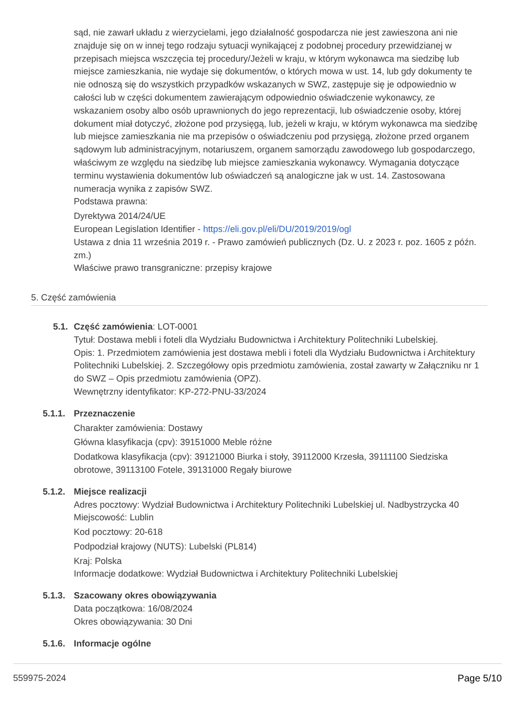sąd, nie zawarł układu z wierzycielami, jego działalność gospodarcza nie jest zawieszona ani nie znajduje się on w innej tego rodzaju sytuacji wynikającej z podobnej procedury przewidzianej w przepisach miejsca wszczęcia tej procedury/Jeżeli w kraju, w którym wykonawca ma siedzibę lub miejsce zamieszkania, nie wydaje się dokumentów, o których mowa w ust. 14, lub gdy dokumenty te nie odnoszą się do wszystkich przypadków wskazanych w SWZ, zastępuje się je odpowiednio w całości lub w części dokumentem zawierającym odpowiednio oświadczenie wykonawcy, ze wskazaniem osoby albo osób uprawnionych do jego reprezentacji, lub oświadczenie osoby, której dokument miał dotyczyć, złożone pod przysięgą, lub, jeżeli w kraju, w którym wykonawca ma siedzibę lub miejsce zamieszkania nie ma przepisów o oświadczeniu pod przysięgą, złożone przed organem sądowym lub administracyjnym, notariuszem, organem samorządu zawodowego lub gospodarczego, właściwym ze względu na siedzibę lub miejsce zamieszkania wykonawcy. Wymagania dotyczące terminu wystawienia dokumentów lub oświadczeń są analogiczne jak w ust. 14. Zastosowana numeracja wynika z zapisów SWZ.
Podstawa prawna:
Dyrektywa 2014/24/UE
European Legislation Identifier - https://eli.gov.pl/eli/DU/2019/2019/ogl
Ustawa z dnia 11 września 2019 r. - Prawo zamówień publicznych (Dz. U. z 2023 r. poz. 1605 z późn. zm.)
Właściwe prawo transgraniczne: przepisy krajowe
5. Część zamówienia
5.1. Część zamówienia: LOT-0001
Tytuł: Dostawa mebli i foteli dla Wydziału Budownictwa i Architektury Politechniki Lubelskiej.
Opis: 1. Przedmiotem zamówienia jest dostawa mebli i foteli dla Wydziału Budownictwa i Architektury Politechniki Lubelskiej. 2. Szczegółowy opis przedmiotu zamówienia, został zawarty w Załączniku nr 1 do SWZ – Opis przedmiotu zamówienia (OPZ).
Wewnętrzny identyfikator: KP-272-PNU-33/2024
5.1.1. Przeznaczenie
Charakter zamówienia: Dostawy
Główna klasyfikacja (cpv): 39151000 Meble różne
Dodatkowa klasyfikacja (cpv): 39121000 Biurka i stoły, 39112000 Krzesła, 39111100 Siedziska obrotowe, 39113100 Fotele, 39131000 Regały biurowe
5.1.2. Miejsce realizacji
Adres pocztowy: Wydział Budownictwa i Architektury Politechniki Lubelskiej ul. Nadbystrzycka 40
Miejscowość: Lublin
Kod pocztowy: 20-618
Podpodział krajowy (NUTS): Lubelski (PL814)
Kraj: Polska
Informacje dodatkowe: Wydział Budownictwa i Architektury Politechniki Lubelskiej
5.1.3. Szacowany okres obowiązywania
Data początkowa: 16/08/2024
Okres obowiązywania: 30 Dni
5.1.6. Informacje ogólne
559975-2024 Page 5/10